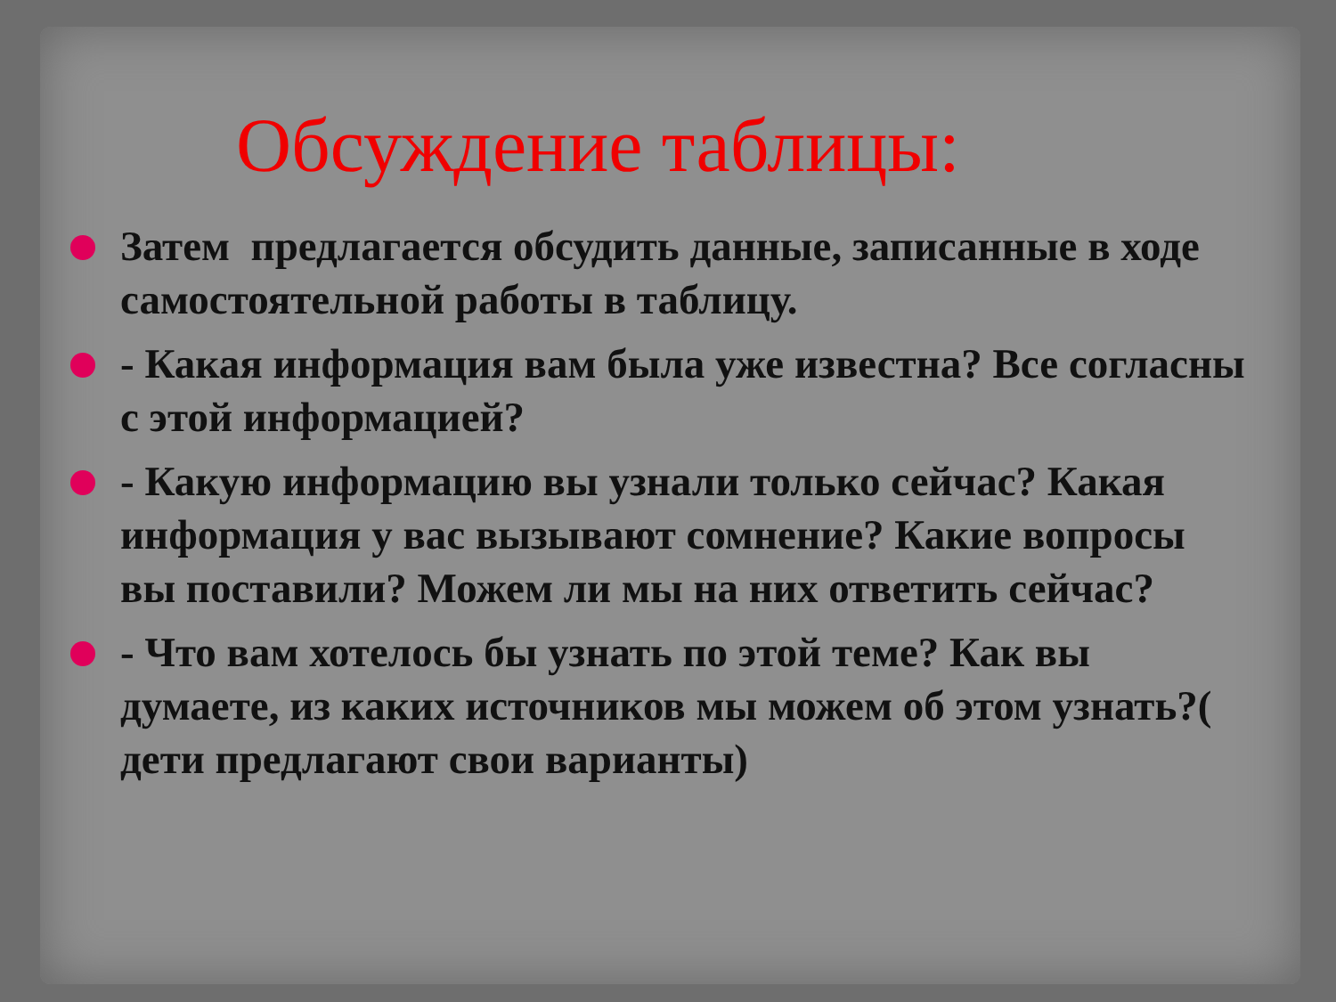Обсуждение таблицы:
Затем предлагается обсудить данные, записанные в ходе самостоятельной работы в таблицу.
- Какая информация вам была уже известна? Все согласны с этой информацией?
- Какую информацию вы узнали только сейчас? Какая информация у вас вызывают сомнение? Какие вопросы вы поставили? Можем ли мы на них ответить сейчас?
- Что вам хотелось бы узнать по этой теме? Как вы думаете, из каких источников мы можем об этом узнать?( дети предлагают свои варианты)